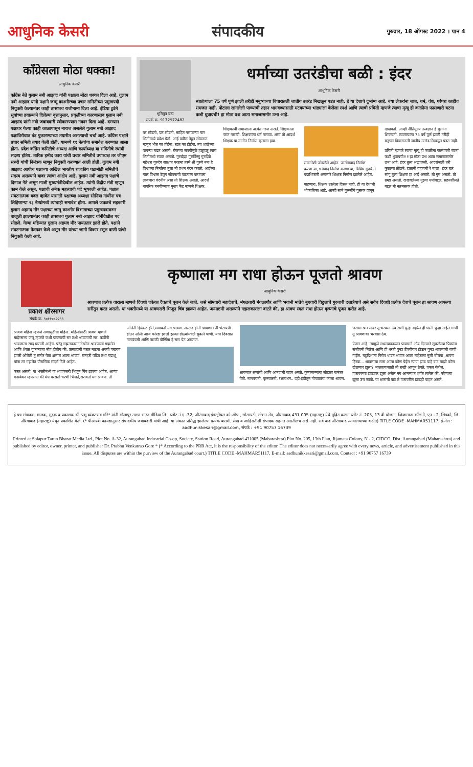आधुनिक केसरी संपादकीय
गुरुवार, 18 ऑगस्ट 2022 । पान 4
काँग्रेसला मोठा धक्का!
आधुनिक केसरी
काँग्रेस नेते गुलाम नबी आझाद यांनी पक्षाला मोठा धक्का दिला आहे. गुलाम नबी आझाद यांनी पक्षाने जम्मू काश्मीरच्या प्रचार समितीच्या प्रमुखपदी नियुक्ती केल्यानंतर काही तासातच राजीनामा दिला आहे. इंडिया टुडेने सुत्रांच्या हवाल्याने दिलेल्या वृत्तानुसार, प्रकृतीच्या कारणास्तव गुलाम नबी आझाद यांनी नवी जबाबदारी स्वीकारण्यास नकार दिला आहे. दरम्यान पक्षावर गेल्या काही काळापासून नाराज असलेले गुलाम नबी आझाद पक्षाविरोधात बंड पुकारण्याच्या तयारीत असल्याची चर्चा आहे. काँग्रेस पक्षाने प्रचार समिती तयार केली होती. यामध्ये ११ नेत्यांचा समावेश करण्यात आला होता. प्रदेश काँग्रेस कमिटीचे अध्यक्ष आणि कार्याध्यक्ष या समितीचे स्थायी सदस्य होतेय. तारिक हमीद कारा यांची प्रचार समितीचे उपाध्यक्ष तर जीएम सरुरी यांची निमंत्रक म्हणून नियुक्ती करण्यात आली होती. गुलाम नबी आझाद आधीच पक्षाच्या अखिल भारतीय राजकीय घडामोडी समितीचे सदस्य असल्याने यावर त्यांचा आक्षेप आहे. गुलाम नबी आझाद पक्षाचे दिग्गज नेते असून माजी मुख्यमंत्रीदेखील आहेत. त्यांनी केंद्रीय मंत्री म्हणून काम केले असून, पक्षाची अनेक महत्त्वाची पदे भूषवली आहेत. पक्षात संघटनात्मक बदल व्हावेत यासाठी पक्षाच्या अध्यक्षा सोनिया गांधींना पत्र लिहिणाऱ्या २३ नेत्यांमध्ये त्यांचाही समावेश होता. आपले जवळचे सहकारी गुलाम अहमद मीर पक्षाच्या जम्मू काश्मीर विभागाच्या प्रमुखपदावरुन बाजूली झाल्यानंतर काही तासातच गुलाम नबी आझाद यांनीदेखील पद सोडले. गेल्या महिन्यात गुलाम अहमद मीर पायउतार झाले होते. पक्षाने संघटनात्मक फेरफार केले असून मीर यांच्या जागी विकार रसूल वाणी यांची नियुक्ती केली आहे.
भूमिपुत्र वाघ
संपर्क क्र. 9172972482
धर्माच्या उतरंडीचा बळी : इंदर
आधुनिक केसरी
स्वातंत्र्याला 75 वर्षे पूर्ण झाली तरीही मनुष्याच्या विचारातली जातीय उतरंड निखळून पडत नाही. हे या देशाचे दुर्भाग्य आहे. ज्या लेकरांना जात, धर्म, वंश, परंपरा काहीच समजत नाही. पोटाला लागलेली पाण्याची तहान भागवण्यासाठी मटक्याच्या भांड्याला केलेला स्पर्श आणि त्याची प्रचिती म्हणजे त्याचा मृत्यू ही काळीमा फासणारी घटना कशी धुवायची! हा मोठा प्रश्न आता समाजासमोर उभा आहे.
घर सोडतो, दार सोडतो, माहित नसणाऱ्या चार भिंतीमध्ये प्रवेश घेतो. आई वडील नेहून सोडतात. म्हणून भीत का होईना, रडत का होईना, त्या शाळेच्या पायऱ्या चढत असतो. रोजच्या सवयीमुळे हळूहळू त्याच भिंतीमध्ये रुळत असतो. गुरुर्ब्रह्मा गुरुर्विष्णु गुरुर्देवो महेश्वरा गुरुदेव साक्षात परब्रम्ह तस्मै श्री गुरुवे नमः हे विश्वाच्या निर्मात्या तुला मी प्रथम वंदन करतो. आईच्या नंतर विश्वास ठेवून जीवनाची वाटचाल करायला लावणारा वंदनीय असा तो शिक्षक असतो. आदर्श नागरिक बनवीण्याचं मुख्य केंद्र म्हणजे शिक्षक.
शिक्षकाची समाजाला अत्यंत गरज असते. शिक्षकाला जात नसावी. शिक्षकाला धर्म नसावा. असा तो आदर्श शिक्षक या मातीत निर्माण व्हायला हवा.
संघटनेशी जोडलेले आहेत. जातीयवाद निर्माण करणाऱ्या, धर्मवाद निर्माण करणाऱ्या, विविध ग्रुपचे ते पदाधिकारी असणारे शिक्षक निर्माण झालेले आहेत.
पाहणारा, शिक्षक उरलेला दिसत नाही. ही या देशाची शोकांतिका आहे. आम्ही साने गुरुजींचे पुस्तक वाचून दाखवतो. आम्ही नीतिमूल्य तत्त्वज्ञान हे मुलांना शिकवतो. स्वातंत्र्याला 75 वर्षे पूर्ण झाली तरीही मनुष्या विचारातली जातीय उतरंड निखळून पडत नाही.
प्रचिती म्हणजे त्याचा मृत्यू ही काळीमा फासणारी घटना कशी धुवायची!!!!हा मोठा प्रश्न आता समाजासमोर उभा आहे. इंदर तुला श्रद्धांजली, आदरांजली तरी कुठल्या तोंडाने, हातानी वहायची रे बाळा! इंदर खरं सांगू तुला शिक्षक हा आई असतो. तो गुरु असतो. तो ब्रम्हा असतो. दाखवलेल्या तुझ्या धर्माबद्दल, सहनशीलते बद्दल मी नतमस्तक होतो.
प्रकाश क्षीरसागर
संपर्क क्र. ९०११०८२२९९
कृष्णाला मग राधा होऊन पूजतो श्रावण
आधुनिक केसरी
श्रावणात प्रत्येक वाराला म्हणजे दिवशी एकेका दैवताचे पूजन केले जाते. जसे सोमवारी महादेवाचे, मंगळवारी मंगळागौर आणि भवानी मातेचे बुधवारी विठ्ठलाचे गुरुवारी दत्तात्रेयाचे असे सर्वच दिवशी प्रत्येक देवाचे पूजन हा श्रावण आपल्या सरींतून करत असतो. या भक्तीमध्ये या श्रावणसरी भिजून चिंब झाल्या आहेत. जन्माष्टमी असल्याने गझलकाराला वाटते की, हा श्रावण स्वतः राधा होऊन कृष्णाचे पूजन करीत आहे.
श्रावण महिना म्हणजे सणासुदींचा महिना. महिलांसाठी श्रावण म्हणजे माहेरसरच जणू म्हणजे जशी पावसाची सर तशी श्रावणाची सर. कवींनी श्रावणाला साद घातली आहेच. परंतु गझलकारांनादेखील श्रावणाला गझलेत आणि शेरात गुंफण्याचा मोह होतोच की. उत्साहाची घरात माझ्या अवघी पखरण झाली ओलेती तू समोर येता क्षणात आला श्रावण. रामहरी पंडित तथा चंद्राशू यांना तर गझलेत पौराणिक संदर्भ दिले आहेत.
करत असतो. या भक्तीमध्ये या श्रावणसरी भिजून चिंब झाल्या आहेत. आप्पा कसबेकर म्हणतात की मेघ बरसतो धरणी भिजते,सरावतो मग श्रावण. ती ओलेती हिरवळ होते,समावतो मग श्रावण. अल्लड होती श्रावणात ती भेटायची होउन ओली आज कोरडा झालो इतका डोळ्यांमधले सुकले पाणी. याच दिवसात नागपंचमी आणि नारळी पौर्णिमा हे सण येत असतात.
श्रावणात सणांची आणि आनंदाची बहार असते. कृष्णजन्माचा सोहळा यानंतर येतो. नागपंचमी, कृष्णाष्टमी, रक्षाबंधन.. दही-हंडीतुन गोपाळांचा काला श्रावण. जरासा श्रावणावर तू भरवसा ठेव राणी पुन्हा बहरेल ही धरती पुन्हा गाईल गाणी तू श्रावणावर भरवसा ठेव.
येणार आहे. त्यामुळे मधल्याकाळात पावसाने ओढ दिल्याने सुकलेल्या पिकांना संजीवनी मिळेल आणि ही धरती पुन्हा हिरवीगार होऊन पुन्हा श्रावणाची गाणी गाईल. चहूदिशांना निरोप धाडत श्रावण आला माहेराला मुली बोलवा ,श्रावण हिरवा... श्रावणाचा मास आला कोण येईल न्याया झाड पाहे वाट माझी कोण खेळणार झुला? भाऊरायासाठी ती राखी आणून ठेवते. एकत्र येतील. पारावरच्या झाडावर झुला असेल मग आमच्यात शर्यत लागेल की, कोणाचा झुला उंच जातो. या क्षणाची वाट ते पारावरील झाडही पाहत असते.
हे पत्र संपादक, मालक, मुद्रक व प्रकाशक डॉ. प्रभू व्यंकटराव गोरे* यांनी सोलापूर तरुण भारत मीडिया लि., प्लॉट नं ए -32, औरंगाबाद इंडस्ट्रीयल को-ऑप., सोसायटी, स्टेशन रोड, औरंगाबाद 431 005 (महाराष्ट्र) येथे मुद्रित करून प्लॉट नं. 205, 13 वी योजना, जिजामाता कॉलनी, एन - 2, सिडको, जि. औरंगाबाद (महाराष्ट्र) येथून प्रकाशित केले. (* पीआरबी कायद्यानुसार संपादकीय जबाबदारी यांची आहे. या अंकात प्रसिद्ध झालेल्या प्रत्येक बातमी, लेख व जाहिरातींशी संपादक सहमत असतीलच असे नाही. सर्व वाद औरंगाबाद न्यायालयाच्या कक्षेत) TITLE CODE -MAHMAR51117, ई-मेल : aadhunikkesari@gmail.com, संपर्क : +91 90757 16739
Printed at Solapur Tarun Bharat Media Ltd., Plot No. A-32, Aurangabad Industrial Co-op, Society, Station Road, Aurangabad 431005 (Maharashtra) Plot No. 205, 13th Plan, Jijamata Colony, N - 2, CIDCO, Dist. Aurangabad (Maharashtra) and published by editor, owner, printer, and publisher Dr. Prabhu Venkatrao Gore * (* According to the PRB Act, it is the responsibility of the editor. The editor does not necessarily agree with every news, article, and advertisement published in this issue. All disputes are within the purview of the Aurangabad court.) TITLE CODE -MAHMAR51117, E-mail: aadhunikkesari@gmail.com, Contact : +91 90757 16739